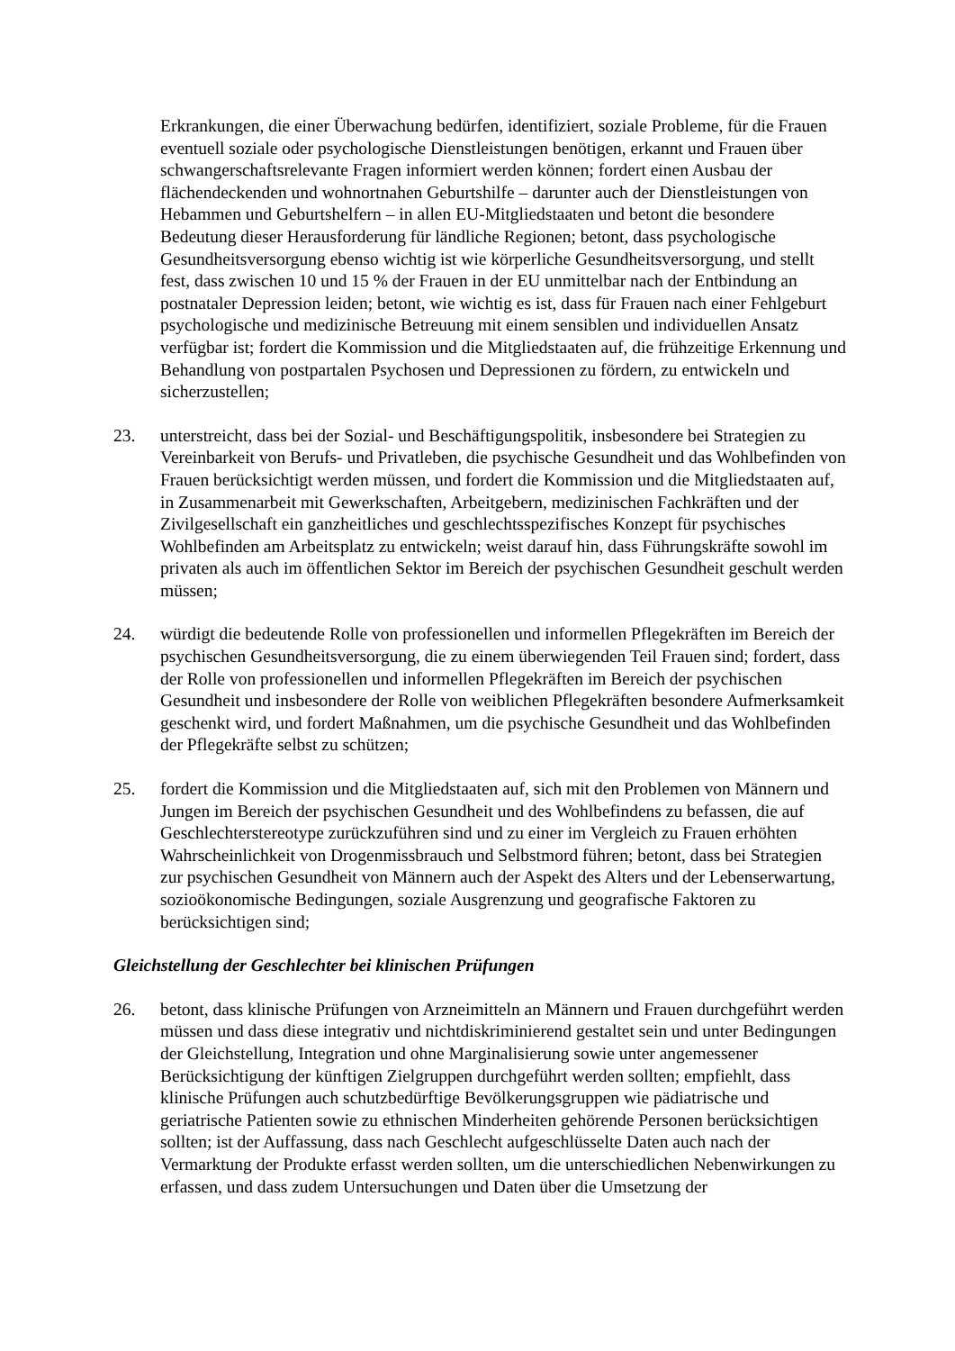Erkrankungen, die einer Überwachung bedürfen, identifiziert, soziale Probleme, für die Frauen eventuell soziale oder psychologische Dienstleistungen benötigen, erkannt und Frauen über schwangerschaftsrelevante Fragen informiert werden können; fordert einen Ausbau der flächendeckenden und wohnortnahen Geburtshilfe – darunter auch der Dienstleistungen von Hebammen und Geburtshelfern – in allen EU-Mitgliedstaaten und betont die besondere Bedeutung dieser Herausforderung für ländliche Regionen; betont, dass psychologische Gesundheitsversorgung ebenso wichtig ist wie körperliche Gesundheitsversorgung, und stellt fest, dass zwischen 10 und 15 % der Frauen in der EU unmittelbar nach der Entbindung an postnataler Depression leiden; betont, wie wichtig es ist, dass für Frauen nach einer Fehlgeburt psychologische und medizinische Betreuung mit einem sensiblen und individuellen Ansatz verfügbar ist; fordert die Kommission und die Mitgliedstaaten auf, die frühzeitige Erkennung und Behandlung von postpartalen Psychosen und Depressionen zu fördern, zu entwickeln und sicherzustellen;
23. unterstreicht, dass bei der Sozial- und Beschäftigungspolitik, insbesondere bei Strategien zu Vereinbarkeit von Berufs- und Privatleben, die psychische Gesundheit und das Wohlbefinden von Frauen berücksichtigt werden müssen, und fordert die Kommission und die Mitgliedstaaten auf, in Zusammenarbeit mit Gewerkschaften, Arbeitgebern, medizinischen Fachkräften und der Zivilgesellschaft ein ganzheitliches und geschlechtsspezifisches Konzept für psychisches Wohlbefinden am Arbeitsplatz zu entwickeln; weist darauf hin, dass Führungskräfte sowohl im privaten als auch im öffentlichen Sektor im Bereich der psychischen Gesundheit geschult werden müssen;
24. würdigt die bedeutende Rolle von professionellen und informellen Pflegekräften im Bereich der psychischen Gesundheitsversorgung, die zu einem überwiegenden Teil Frauen sind; fordert, dass der Rolle von professionellen und informellen Pflegekräften im Bereich der psychischen Gesundheit und insbesondere der Rolle von weiblichen Pflegekräften besondere Aufmerksamkeit geschenkt wird, und fordert Maßnahmen, um die psychische Gesundheit und das Wohlbefinden der Pflegekräfte selbst zu schützen;
25. fordert die Kommission und die Mitgliedstaaten auf, sich mit den Problemen von Männern und Jungen im Bereich der psychischen Gesundheit und des Wohlbefindens zu befassen, die auf Geschlechterstereotype zurückzuführen sind und zu einer im Vergleich zu Frauen erhöhten Wahrscheinlichkeit von Drogenmissbrauch und Selbstmord führen; betont, dass bei Strategien zur psychischen Gesundheit von Männern auch der Aspekt des Alters und der Lebenserwartung, sozioökonomische Bedingungen, soziale Ausgrenzung und geografische Faktoren zu berücksichtigen sind;
Gleichstellung der Geschlechter bei klinischen Prüfungen
26. betont, dass klinische Prüfungen von Arzneimitteln an Männern und Frauen durchgeführt werden müssen und dass diese integrativ und nichtdiskriminierend gestaltet sein und unter Bedingungen der Gleichstellung, Integration und ohne Marginalisierung sowie unter angemessener Berücksichtigung der künftigen Zielgruppen durchgeführt werden sollten; empfiehlt, dass klinische Prüfungen auch schutzbedürftige Bevölkerungsgruppen wie pädiatrische und geriatrische Patienten sowie zu ethnischen Minderheiten gehörende Personen berücksichtigen sollten; ist der Auffassung, dass nach Geschlecht aufgeschlüsselte Daten auch nach der Vermarktung der Produkte erfasst werden sollten, um die unterschiedlichen Nebenwirkungen zu erfassen, und dass zudem Untersuchungen und Daten über die Umsetzung der